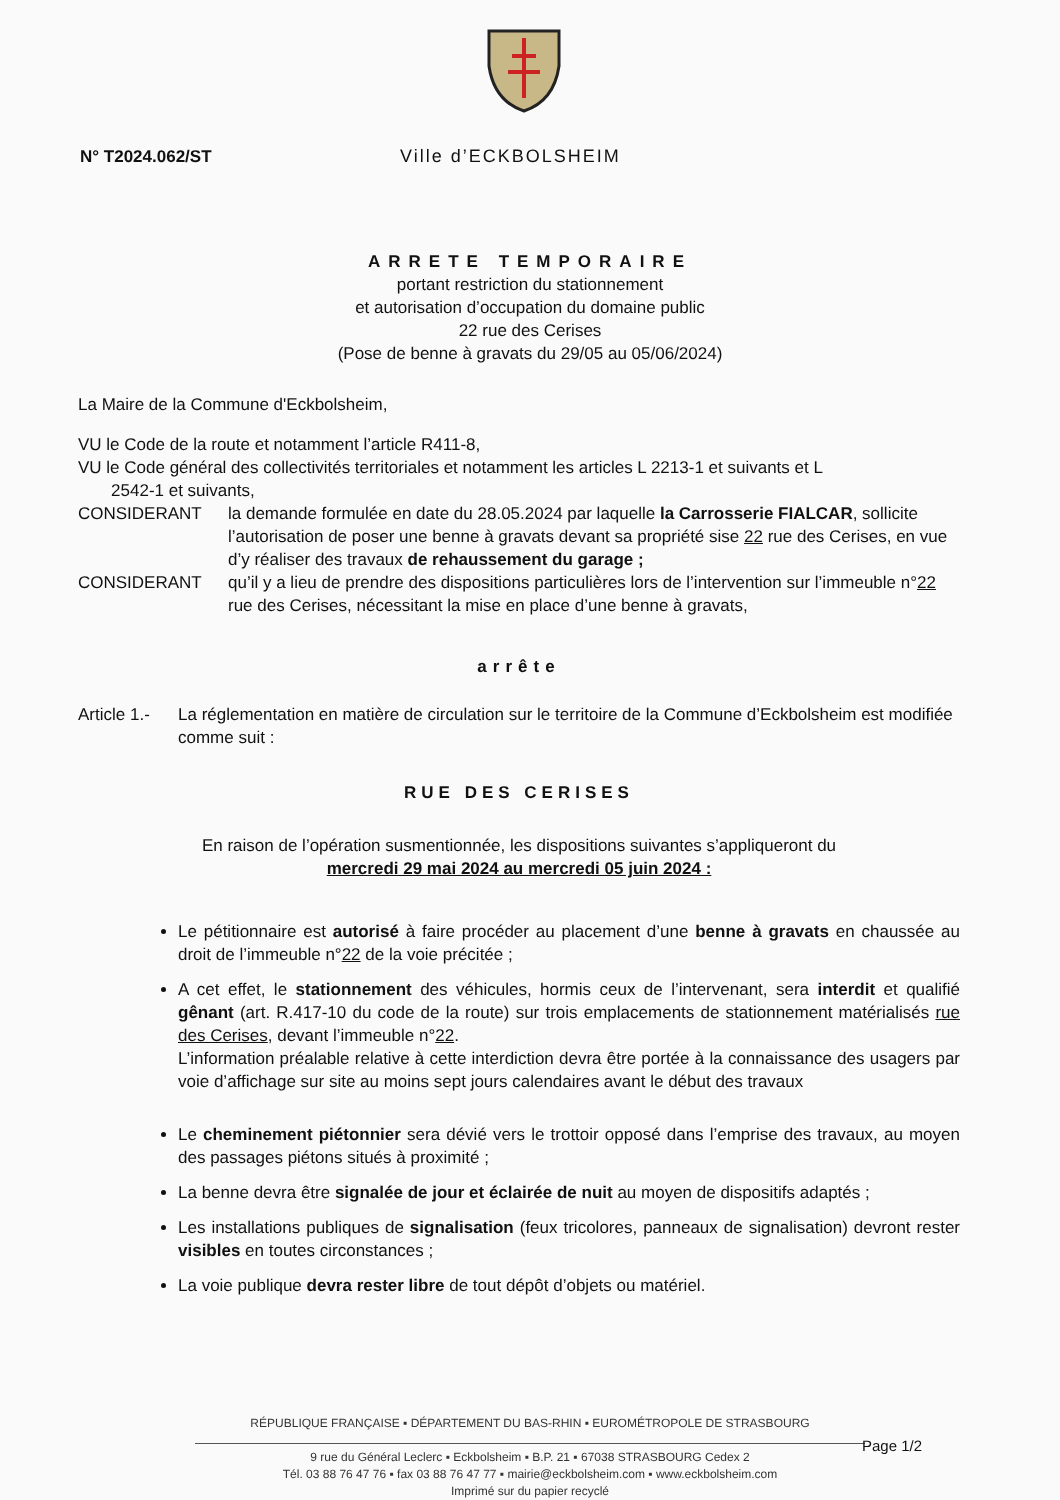N° T2024.062/ST Ville d’ECKBOLSHEIM
ARRETE TEMPORAIRE
portant restriction du stationnement
et autorisation d’occupation du domaine public
22 rue des Cerises
(Pose de benne à gravats du 29/05 au 05/06/2024)
La Maire de la Commune d'Eckbolsheim,
VU le Code de la route et notamment l’article R411-8,
VU le Code général des collectivités territoriales et notamment les articles L 2213-1 et suivants et L
2542-1 et suivants,
CONSIDERANT la demande formulée en date du 28.05.2024 par laquelle la Carrosserie FIALCAR, sollicite l’autorisation de poser une benne à gravats devant sa propriété sise 22 rue des Cerises, en vue d’y réaliser des travaux de rehaussement du garage ;
CONSIDERANT qu’il y a lieu de prendre des dispositions particulières lors de l’intervention sur l’immeuble n°22 rue des Cerises, nécessitant la mise en place d’une benne à gravats,
arrête
Article 1.-
La réglementation en matière de circulation sur le territoire de la Commune d’Eckbolsheim est modifiée comme suit :
RUE DES CERISES
En raison de l’opération susmentionnée, les dispositions suivantes s’appliqueront du
mercredi 29 mai 2024 au mercredi 05 juin 2024 :
Le pétitionnaire est autorisé à faire procéder au placement d’une benne à gravats en chaussée au droit de l’immeuble n°22 de la voie précitée ;
A cet effet, le stationnement des véhicules, hormis ceux de l’intervenant, sera interdit et qualifié gênant (art. R.417-10 du code de la route) sur trois emplacements de stationnement matérialisés rue des Cerises, devant l’immeuble n°22.
L’information préalable relative à cette interdiction devra être portée à la connaissance des usagers par voie d’affichage sur site au moins sept jours calendaires avant le début des travaux
Le cheminement piétonnier sera dévié vers le trottoir opposé dans l’emprise des travaux, au moyen des passages piétons situés à proximité ;
La benne devra être signalée de jour et éclairée de nuit au moyen de dispositifs adaptés ;
Les installations publiques de signalisation (feux tricolores, panneaux de signalisation) devront rester visibles en toutes circonstances ;
La voie publique devra rester libre de tout dépôt d’objets ou matériel.
RÉPUBLIQUE FRANÇAISE ▪ DÉPARTEMENT DU BAS-RHIN ▪ EUROMÉTROPOLE DE STRASBOURG
9 rue du Général Leclerc ▪ Eckbolsheim ▪ B.P. 21 ▪ 67038 STRASBOURG Cedex 2
Tél. 03 88 76 47 76 ▪ fax 03 88 76 47 77 ▪ mairie@eckbolsheim.com ▪ www.eckbolsheim.com
Imprimé sur du papier recyclé
Page 1/2